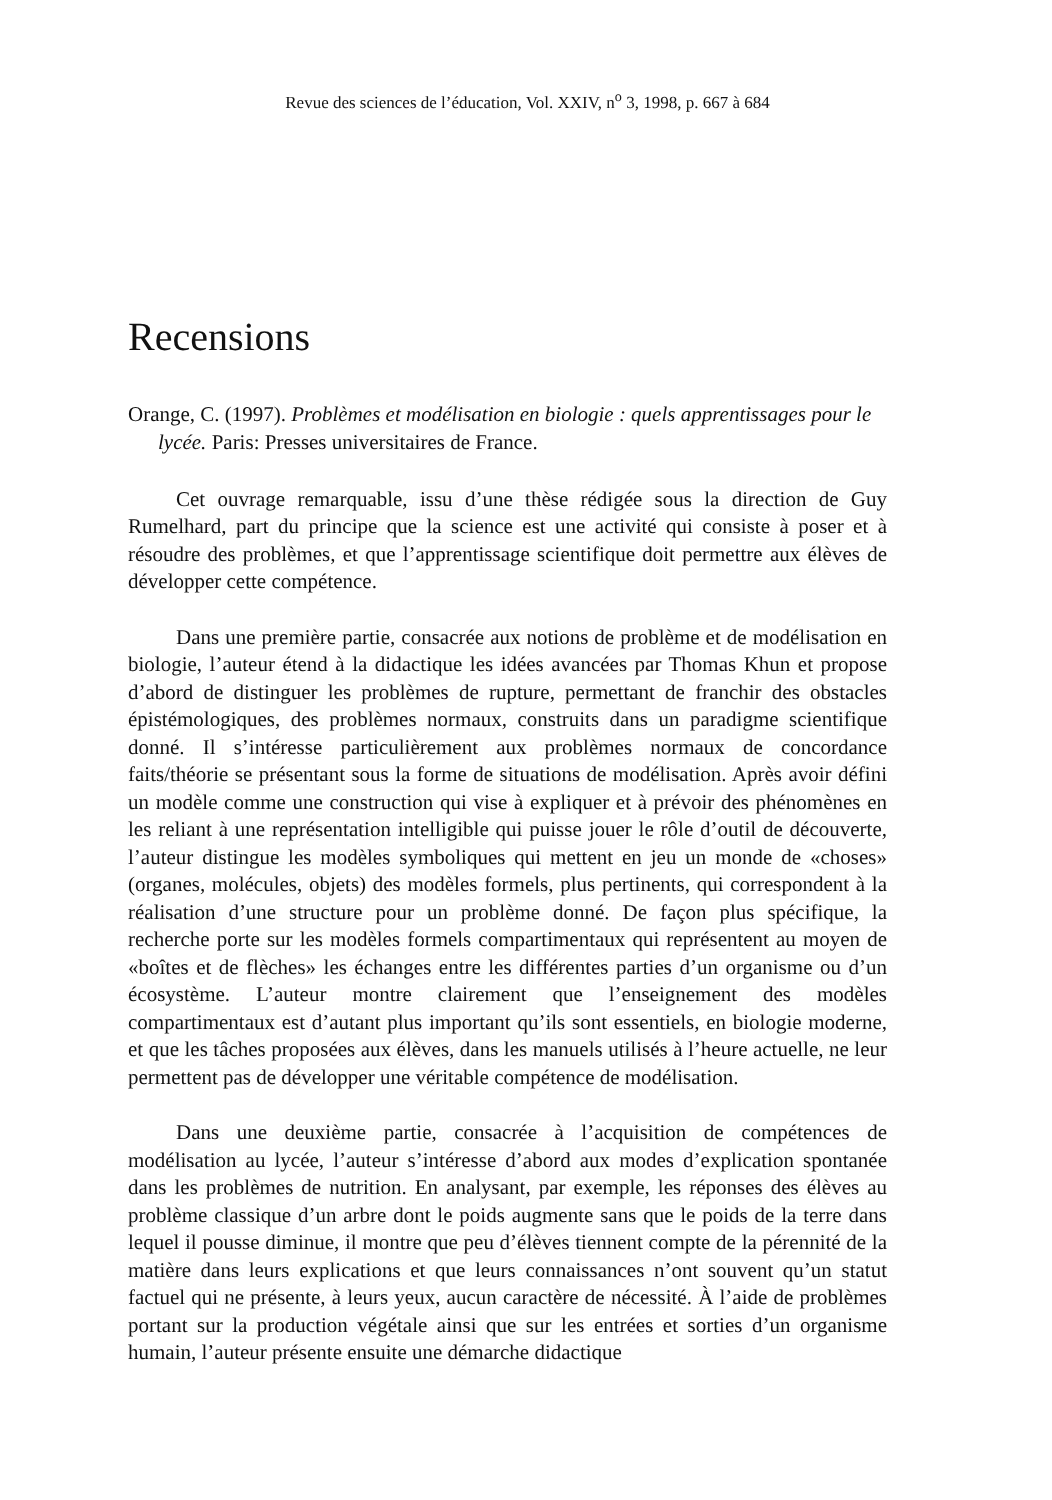Revue des sciences de l’éducation, Vol. XXIV, n<sup>o</sup> 3, 1998, p. 667 à 684
Recensions
Orange, C. (1997). Problèmes et modélisation en biologie : quels apprentissages pour le lycée. Paris: Presses universitaires de France.
Cet ouvrage remarquable, issu d’une thèse rédigée sous la direction de Guy Rumelhard, part du principe que la science est une activité qui consiste à poser et à résoudre des problèmes, et que l’apprentissage scientifique doit permettre aux élèves de développer cette compétence.
Dans une première partie, consacrée aux notions de problème et de modélisation en biologie, l’auteur étend à la didactique les idées avancées par Thomas Khun et propose d’abord de distinguer les problèmes de rupture, permettant de franchir des obstacles épistémologiques, des problèmes normaux, construits dans un paradigme scientifique donné. Il s’intéresse particulièrement aux problèmes normaux de concordance faits/théorie se présentant sous la forme de situations de modélisation. Après avoir défini un modèle comme une construction qui vise à expliquer et à prévoir des phénomènes en les reliant à une représentation intelligible qui puisse jouer le rôle d’outil de découverte, l’auteur distingue les modèles symboliques qui mettent en jeu un monde de «choses» (organes, molécules, objets) des modèles formels, plus pertinents, qui correspondent à la réalisation d’une structure pour un problème donné. De façon plus spécifique, la recherche porte sur les modèles formels compartimentaux qui représentent au moyen de «boîtes et de flèches» les échanges entre les différentes parties d’un organisme ou d’un écosystème. L’auteur montre clairement que l’enseignement des modèles compartimentaux est d’autant plus important qu’ils sont essentiels, en biologie moderne, et que les tâches proposées aux élèves, dans les manuels utilisés à l’heure actuelle, ne leur permettent pas de développer une véritable compétence de modélisation.
Dans une deuxième partie, consacrée à l’acquisition de compétences de modélisation au lycée, l’auteur s’intéresse d’abord aux modes d’explication spontanée dans les problèmes de nutrition. En analysant, par exemple, les réponses des élèves au problème classique d’un arbre dont le poids augmente sans que le poids de la terre dans lequel il pousse diminue, il montre que peu d’élèves tiennent compte de la pérennité de la matière dans leurs explications et que leurs connaissances n’ont souvent qu’un statut factuel qui ne présente, à leurs yeux, aucun caractère de nécessité. À l’aide de problèmes portant sur la production végétale ainsi que sur les entrées et sorties d’un organisme humain, l’auteur présente ensuite une démarche didactique